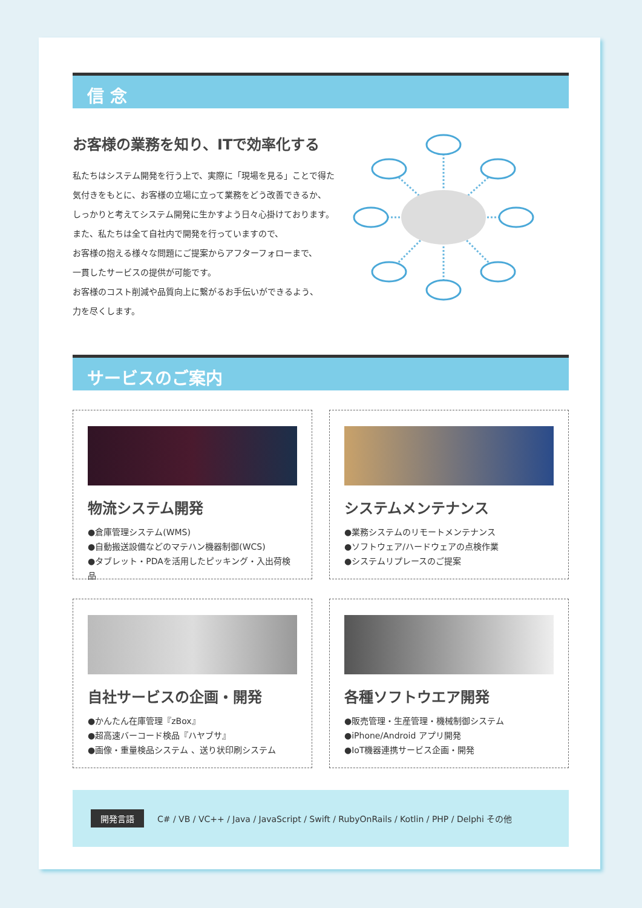信 念
お客様の業務を知り、ITで効率化する
私たちはシステム開発を行う上で、実際に「現場を見る」ことで得た
気付きをもとに、お客様の立場に立って業務をどう改善できるか、
しっかりと考えてシステム開発に生かすよう日々心掛けております。
また、私たちは全て自社内で開発を行っていますので、
お客様の抱える様々な問題にご提案からアフターフォローまで、
一貫したサービスの提供が可能です。
お客様のコスト削減や品質向上に繋がるお手伝いができるよう、
力を尽くします。
サービスのご案内
物流システム開発
●倉庫管理システム(WMS)
●自動搬送設備などのマテハン機器制御(WCS)
●タブレット・PDAを活用したピッキング・入出荷検品
システムメンテナンス
●業務システムのリモートメンテナンス
●ソフトウェア/ハードウェアの点検作業
●システムリプレースのご提案
自社サービスの企画・開発
●かんたん在庫管理『zBox』
●超高速バーコード検品『ハヤブサ』
●画像・重量検品システム 、送り状印刷システム
各種ソフトウエア開発
●販売管理・生産管理・機械制御システム
●iPhone/Android アプリ開発
●IoT機器連携サービス企画・開発
開発言語 C# / VB / VC++ / Java / JavaScript / Swift / RubyOnRails / Kotlin / PHP / Delphi その他